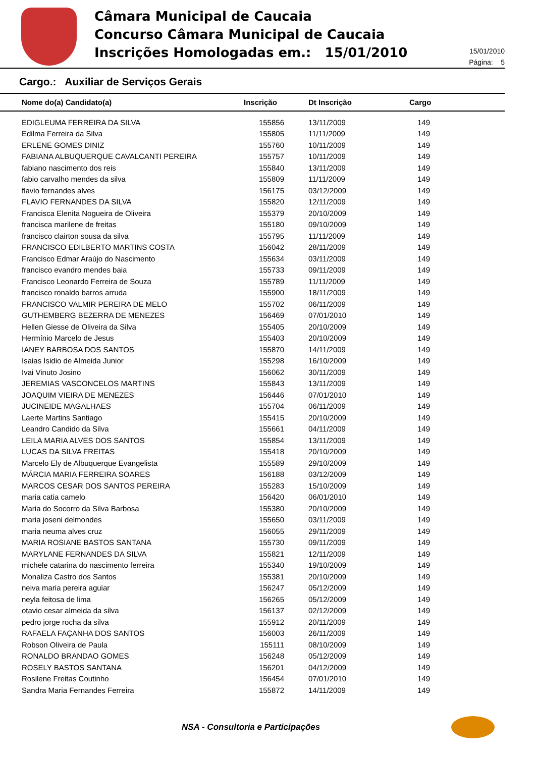Câmara Municipal de Caucaia
Concurso Câmara Municipal de Caucaia
Inscrições Homologadas em.: 15/01/2010
15/01/2010
Página: 5
Cargo.: Auxiliar de Serviços Gerais
| Nome do(a) Candidato(a) | Inscrição | Dt Inscrição | Cargo |
| --- | --- | --- | --- |
| EDIGLEUMA FERREIRA DA SILVA | 155856 | 13/11/2009 | 149 |
| Edilma Ferreira da Silva | 155805 | 11/11/2009 | 149 |
| ERLENE GOMES DINIZ | 155760 | 10/11/2009 | 149 |
| FABIANA ALBUQUERQUE CAVALCANTI PEREIRA | 155757 | 10/11/2009 | 149 |
| fabiano nascimento dos reis | 155840 | 13/11/2009 | 149 |
| fabio carvalho mendes da silva | 155809 | 11/11/2009 | 149 |
| flavio fernandes alves | 156175 | 03/12/2009 | 149 |
| FLAVIO FERNANDES DA SILVA | 155820 | 12/11/2009 | 149 |
| Francisca Elenita Nogueira de Oliveira | 155379 | 20/10/2009 | 149 |
| francisca marilene de freitas | 155180 | 09/10/2009 | 149 |
| francisco clairton sousa da silva | 155795 | 11/11/2009 | 149 |
| FRANCISCO EDILBERTO MARTINS COSTA | 156042 | 28/11/2009 | 149 |
| Francisco Edmar Araújo do Nascimento | 155634 | 03/11/2009 | 149 |
| francisco evandro mendes baia | 155733 | 09/11/2009 | 149 |
| Francisco Leonardo Ferreira de Souza | 155789 | 11/11/2009 | 149 |
| francisco ronaldo barros arruda | 155900 | 18/11/2009 | 149 |
| FRANCISCO VALMIR PEREIRA DE MELO | 155702 | 06/11/2009 | 149 |
| GUTHEMBERG BEZERRA DE MENEZES | 156469 | 07/01/2010 | 149 |
| Hellen Giesse de Oliveira da Silva | 155405 | 20/10/2009 | 149 |
| Hermínio Marcelo de Jesus | 155403 | 20/10/2009 | 149 |
| IANEY BARBOSA DOS SANTOS | 155870 | 14/11/2009 | 149 |
| Isaias Isidio de Almeida Junior | 155298 | 16/10/2009 | 149 |
| Ivai Vinuto Josino | 156062 | 30/11/2009 | 149 |
| JEREMIAS VASCONCELOS MARTINS | 155843 | 13/11/2009 | 149 |
| JOAQUIM VIEIRA DE MENEZES | 156446 | 07/01/2010 | 149 |
| JUCINEIDE MAGALHAES | 155704 | 06/11/2009 | 149 |
| Laerte Martins Santiago | 155415 | 20/10/2009 | 149 |
| Leandro Candido da Silva | 155661 | 04/11/2009 | 149 |
| LEILA MARIA ALVES DOS SANTOS | 155854 | 13/11/2009 | 149 |
| LUCAS DA SILVA FREITAS | 155418 | 20/10/2009 | 149 |
| Marcelo Ely de Albuquerque Evangelista | 155589 | 29/10/2009 | 149 |
| MÁRCIA MARIA FERREIRA SOARES | 156188 | 03/12/2009 | 149 |
| MARCOS CESAR DOS SANTOS PEREIRA | 155283 | 15/10/2009 | 149 |
| maria catia camelo | 156420 | 06/01/2010 | 149 |
| Maria do Socorro da Silva Barbosa | 155380 | 20/10/2009 | 149 |
| maria joseni delmondes | 155650 | 03/11/2009 | 149 |
| maria neuma alves cruz | 156055 | 29/11/2009 | 149 |
| MARIA ROSIANE BASTOS SANTANA | 155730 | 09/11/2009 | 149 |
| MARYLANE FERNANDES DA SILVA | 155821 | 12/11/2009 | 149 |
| michele catarina do nascimento ferreira | 155340 | 19/10/2009 | 149 |
| Monaliza Castro dos Santos | 155381 | 20/10/2009 | 149 |
| neiva maria pereira aguiar | 156247 | 05/12/2009 | 149 |
| neyla feitosa de lima | 156265 | 05/12/2009 | 149 |
| otavio cesar almeida da silva | 156137 | 02/12/2009 | 149 |
| pedro jorge rocha da silva | 155912 | 20/11/2009 | 149 |
| RAFAELA FAÇANHA DOS SANTOS | 156003 | 26/11/2009 | 149 |
| Robson Oliveira de Paula | 155111 | 08/10/2009 | 149 |
| RONALDO BRANDAO GOMES | 156248 | 05/12/2009 | 149 |
| ROSELY BASTOS SANTANA | 156201 | 04/12/2009 | 149 |
| Rosilene Freitas Coutinho | 156454 | 07/01/2010 | 149 |
| Sandra Maria Fernandes Ferreira | 155872 | 14/11/2009 | 149 |
NSA - Consultoria e Participações